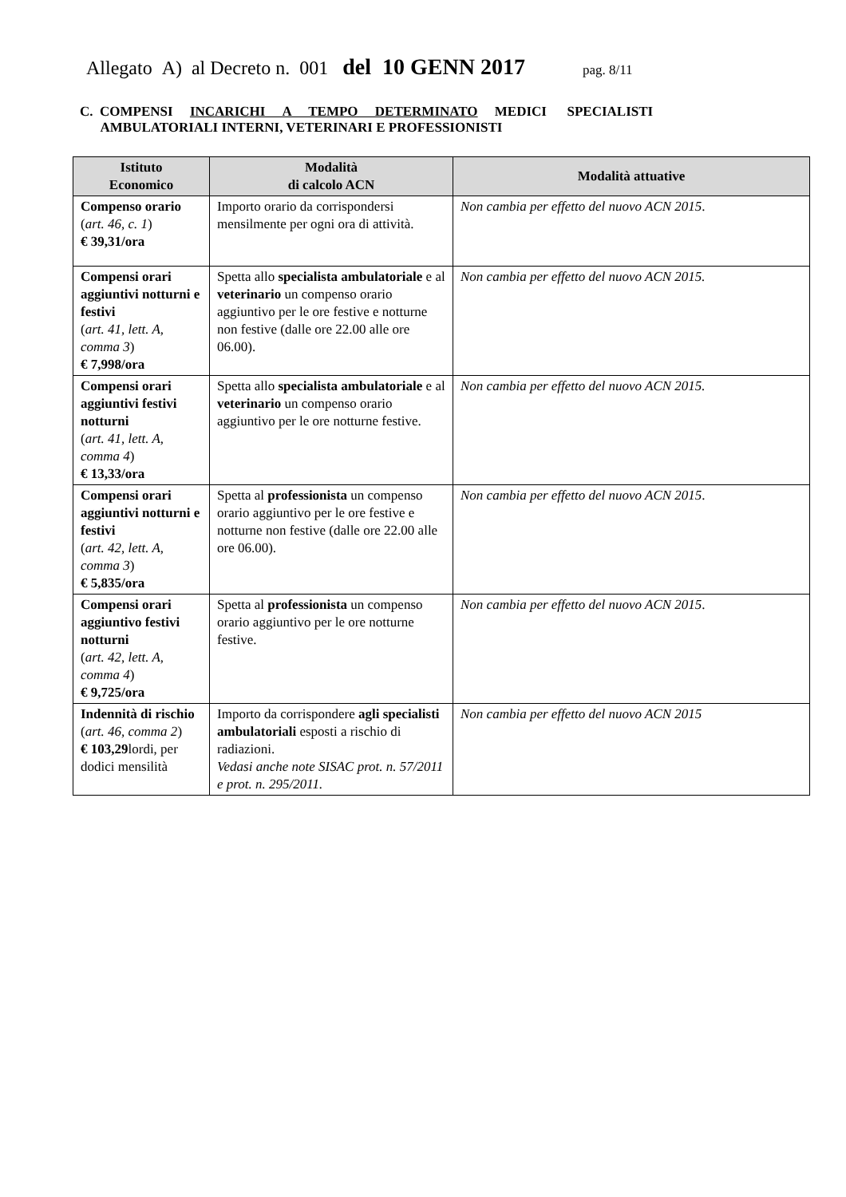Allegato A) al Decreto n. 001 del 10 GENN 2017 pag. 8/11
C. COMPENSI INCARICHI A TEMPO DETERMINATO MEDICI SPECIALISTI
AMBULATORIALI INTERNI, VETERINARI E PROFESSIONISTI
| Istituto Economico | Modalità di calcolo ACN | Modalità attuative |
| --- | --- | --- |
| Compenso orario ( art. 46, c. 1 ) € 39,31/ora | Importo orario da corrispondersi mensilmente per ogni ora di attività. | Non cambia per effetto del nuovo ACN 2015 . |
| Compensi orari aggiuntivi notturni e festivi ( art. 41, lett. A, comma 3 ) € 7,998/ora | Spetta allo specialista ambulatoriale e al veterinario un compenso orario aggiuntivo per le ore festive e notturne non festive (dalle ore 22.00 alle ore 06.00). | Non cambia per effetto del nuovo ACN 2015. |
| Compensi orari aggiuntivi festivi notturni ( art. 41, lett. A, comma 4 ) € 13,33/ora | Spetta allo specialista ambulatoriale e al veterinario un compenso orario aggiuntivo per le ore notturne festive. | Non cambia per effetto del nuovo ACN 2015. |
| Compensi orari aggiuntivi notturni e festivi ( art. 42, lett. A, comma 3 ) € 5,835/ora | Spetta al professionista un compenso orario aggiuntivo per le ore festive e notturne non festive (dalle ore 22.00 alle ore 06.00). | Non cambia per effetto del nuovo ACN 2015 . |
| Compensi orari aggiuntivo festivi notturni ( art. 42, lett. A, comma 4 ) € 9,725/ora | Spetta al professionista un compenso orario aggiuntivo per le ore notturne festive. | Non cambia per effetto del nuovo ACN 2015 . |
| Indennità di rischio ( art. 46, comma 2 ) € 103,29 lordi, per dodici mensilità | Importo da corrispondere agli specialisti ambulatoriali esposti a rischio di radiazioni. Vedasi anche note SISAC prot. n. 57/2011 e prot. n. 295/2011. | Non cambia per effetto del nuovo ACN 2015 |